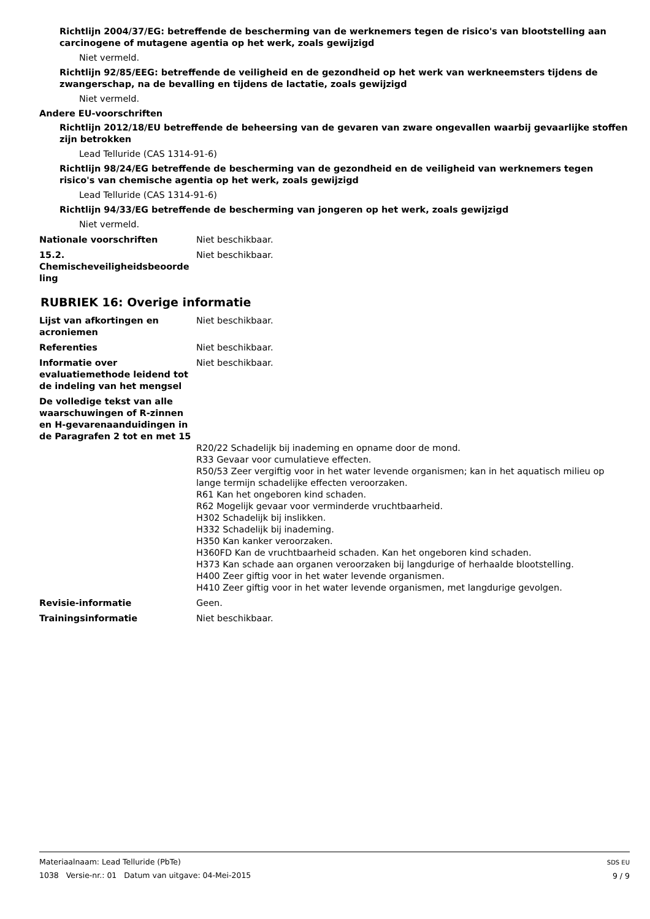Richtlijn 2004/37/EG: betreffende de bescherming van de werknemers tegen de risico's van blootstelling aan carcinogene of mutagene agentia op het werk, zoals gewijzigd
Niet vermeld.
Richtlijn 92/85/EEG: betreffende de veiligheid en de gezondheid op het werk van werkneemsters tijdens de zwangerschap, na de bevalling en tijdens de lactatie, zoals gewijzigd
Niet vermeld.
Andere EU-voorschriften
Richtlijn 2012/18/EU betreffende de beheersing van de gevaren van zware ongevallen waarbij gevaarlijke stoffen zijn betrokken
Lead Telluride (CAS 1314-91-6)
Richtlijn 98/24/EG betreffende de bescherming van de gezondheid en de veiligheid van werknemers tegen risico's van chemische agentia op het werk, zoals gewijzigd
Lead Telluride (CAS 1314-91-6)
Richtlijn 94/33/EG betreffende de bescherming van jongeren op het werk, zoals gewijzigd
Niet vermeld.
Nationale voorschriften Niet beschikbaar.
15.2. Chemischeveiligheidsbeoorde ling
Niet beschikbaar.
RUBRIEK 16: Overige informatie
Lijst van afkortingen en acroniemen
Niet beschikbaar.
Referenties Niet beschikbaar.
Informatie over evaluatiemethode leidend tot de indeling van het mengsel
Niet beschikbaar.
De volledige tekst van alle waarschuwingen of R-zinnen en H-gevarenaanduidingen in de Paragrafen 2 tot en met 15
R20/22 Schadelijk bij inademing en opname door de mond.
R33 Gevaar voor cumulatieve effecten.
R50/53 Zeer vergiftig voor in het water levende organismen; kan in het aquatisch milieu op lange termijn schadelijke effecten veroorzaken.
R61 Kan het ongeboren kind schaden.
R62 Mogelijk gevaar voor verminderde vruchtbaarheid.
H302 Schadelijk bij inslikken.
H332 Schadelijk bij inademing.
H350 Kan kanker veroorzaken.
H360FD Kan de vruchtbaarheid schaden. Kan het ongeboren kind schaden.
H373 Kan schade aan organen veroorzaken bij langdurige of herhaalde blootstelling.
H400 Zeer giftig voor in het water levende organismen.
H410 Zeer giftig voor in het water levende organismen, met langdurige gevolgen.
Revisie-informatie Geen.
Trainingsinformatie Niet beschikbaar.
Materiaalnaam: Lead Telluride (PbTe)
1038 Versie-nr.: 01 Datum van uitgave: 04-Mei-2015
SDS EU
9 / 9